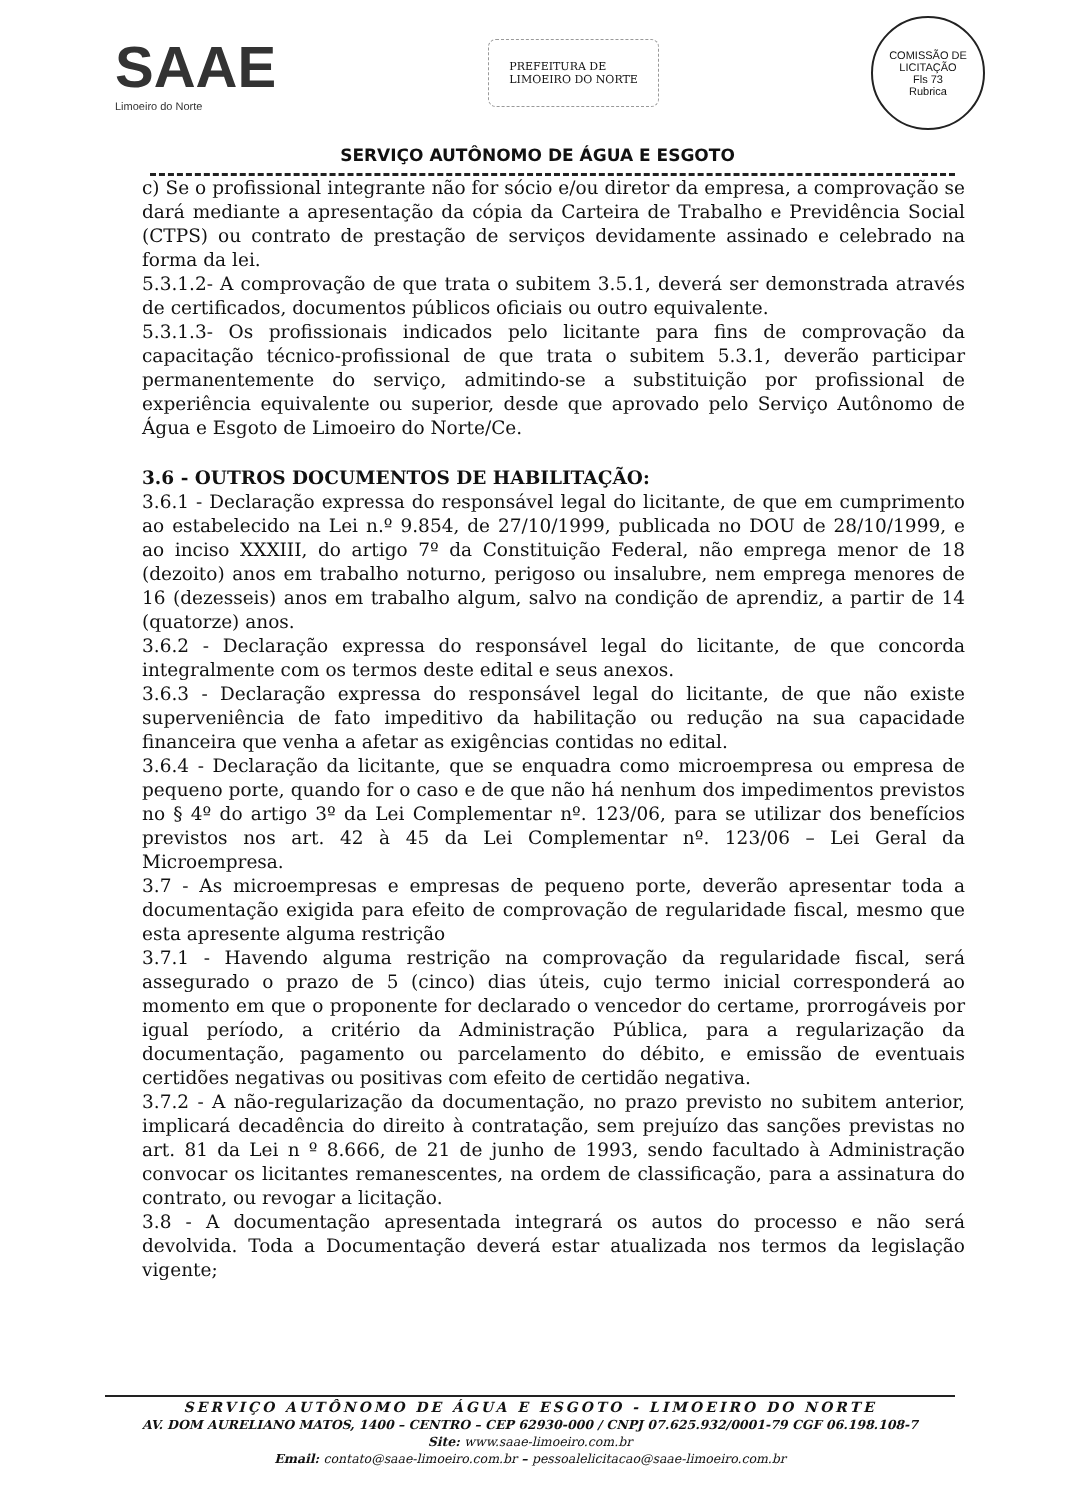SAAE
Limoeiro do Norte
PREFEITURA DE
LIMOEIRO DO NORTE
COMISSÃO DE LICITAÇÃO
Fls 73
Rubrica
SERVIÇO AUTÔNOMO DE ÁGUA E ESGOTO
c) Se o profissional integrante não for sócio e/ou diretor da empresa, a comprovação se dará mediante a apresentação da cópia da Carteira de Trabalho e Previdência Social (CTPS) ou contrato de prestação de serviços devidamente assinado e celebrado na forma da lei.
5.3.1.2- A comprovação de que trata o subitem 3.5.1, deverá ser demonstrada através de certificados, documentos públicos oficiais ou outro equivalente.
5.3.1.3- Os profissionais indicados pelo licitante para fins de comprovação da capacitação técnico-profissional de que trata o subitem 5.3.1, deverão participar permanentemente do serviço, admitindo-se a substituição por profissional de experiência equivalente ou superior, desde que aprovado pelo Serviço Autônomo de Água e Esgoto de Limoeiro do Norte/Ce.
3.6 - OUTROS DOCUMENTOS DE HABILITAÇÃO:
3.6.1 - Declaração expressa do responsável legal do licitante, de que em cumprimento ao estabelecido na Lei n.º 9.854, de 27/10/1999, publicada no DOU de 28/10/1999, e ao inciso XXXIII, do artigo 7º da Constituição Federal, não emprega menor de 18 (dezoito) anos em trabalho noturno, perigoso ou insalubre, nem emprega menores de 16 (dezesseis) anos em trabalho algum, salvo na condição de aprendiz, a partir de 14 (quatorze) anos.
3.6.2 - Declaração expressa do responsável legal do licitante, de que concorda integralmente com os termos deste edital e seus anexos.
3.6.3 - Declaração expressa do responsável legal do licitante, de que não existe superveniência de fato impeditivo da habilitação ou redução na sua capacidade financeira que venha a afetar as exigências contidas no edital.
3.6.4 - Declaração da licitante, que se enquadra como microempresa ou empresa de pequeno porte, quando for o caso e de que não há nenhum dos impedimentos previstos no § 4º do artigo 3º da Lei Complementar nº. 123/06, para se utilizar dos benefícios previstos nos art. 42 à 45 da Lei Complementar nº. 123/06 – Lei Geral da Microempresa.
3.7 - As microempresas e empresas de pequeno porte, deverão apresentar toda a documentação exigida para efeito de comprovação de regularidade fiscal, mesmo que esta apresente alguma restrição
3.7.1 - Havendo alguma restrição na comprovação da regularidade fiscal, será assegurado o prazo de 5 (cinco) dias úteis, cujo termo inicial corresponderá ao momento em que o proponente for declarado o vencedor do certame, prorrogáveis por igual período, a critério da Administração Pública, para a regularização da documentação, pagamento ou parcelamento do débito, e emissão de eventuais certidões negativas ou positivas com efeito de certidão negativa.
3.7.2 - A não-regularização da documentação, no prazo previsto no subitem anterior, implicará decadência do direito à contratação, sem prejuízo das sanções previstas no art. 81 da Lei n º 8.666, de 21 de junho de 1993, sendo facultado à Administração convocar os licitantes remanescentes, na ordem de classificação, para a assinatura do contrato, ou revogar a licitação.
3.8 - A documentação apresentada integrará os autos do processo e não será devolvida. Toda a Documentação deverá estar atualizada nos termos da legislação vigente;
SERVIÇO AUTÔNOMO DE ÁGUA E ESGOTO - LIMOEIRO DO NORTE
AV. DOM AURELIANO MATOS, 1400 – CENTRO – CEP 62930-000 / CNPJ 07.625.932/0001-79 CGF 06.198.108-7
Site: www.saae-limoeiro.com.br
Email: contato@saae-limoeiro.com.br – pessoalelicitacao@saae-limoeiro.com.br